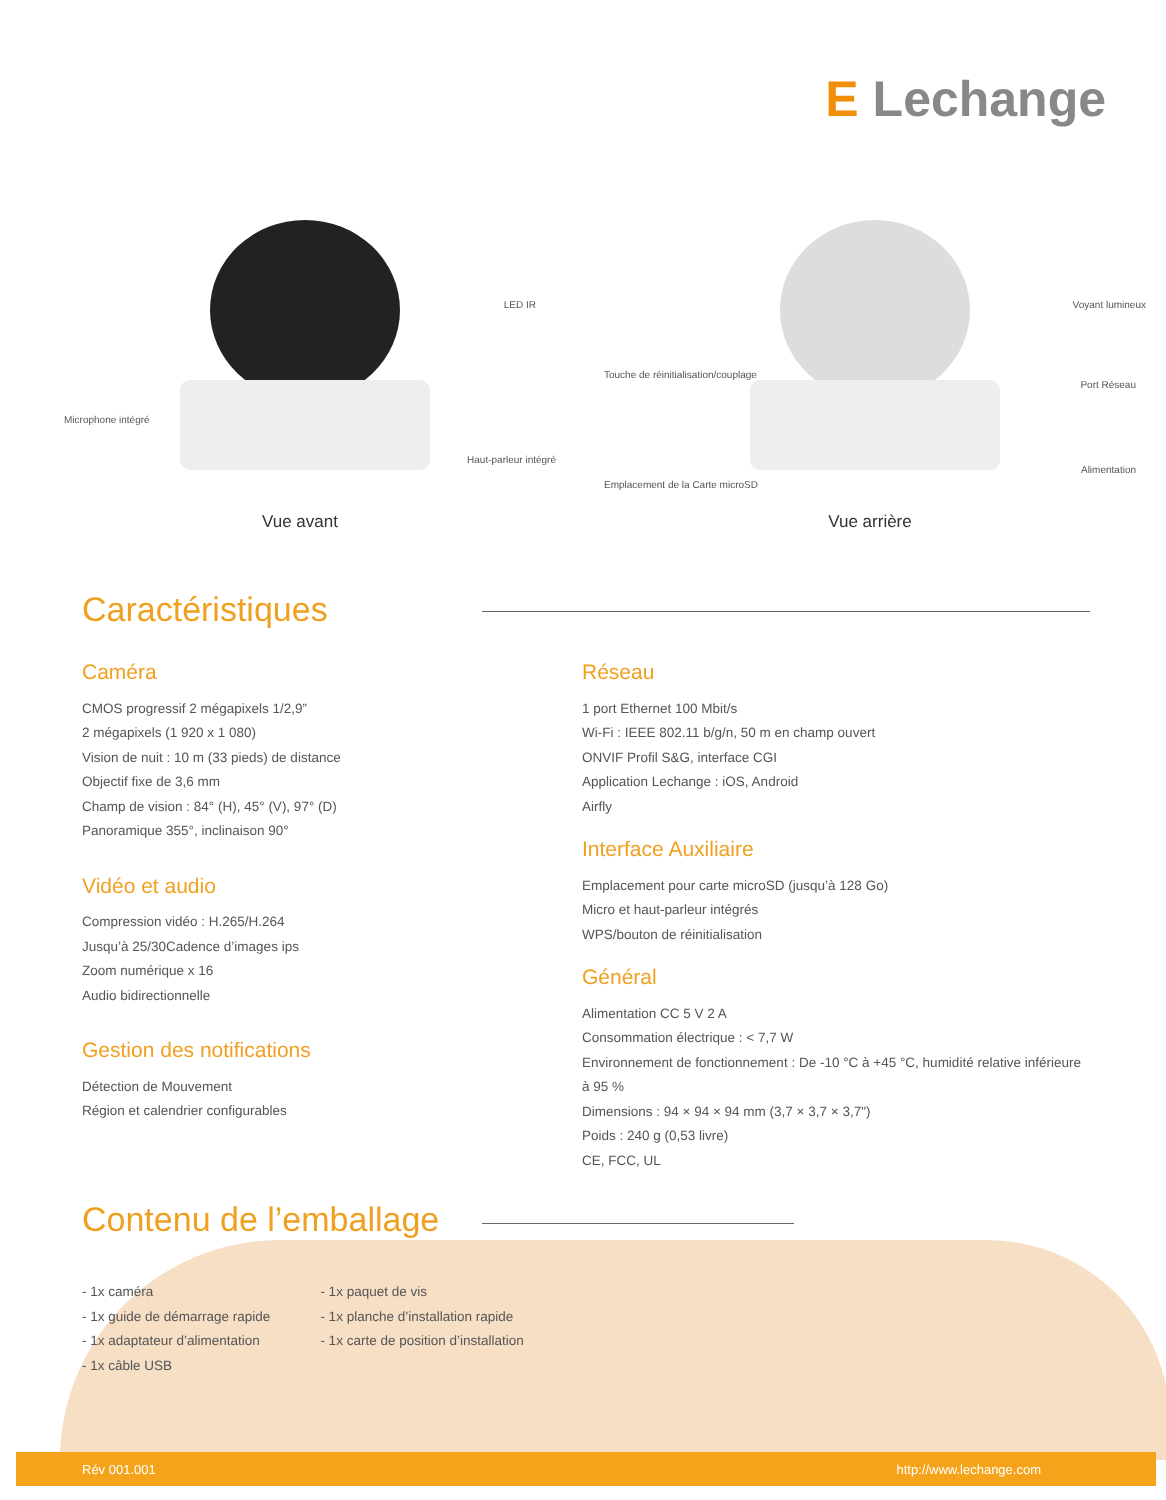E Lechange
LED IR
Microphone intégré
Haut-parleur intégré
Vue avant
Voyant lumineux
Touche de réinitialisation/couplage
Port Réseau
Alimentation
Emplacement de la Carte microSD
Vue arrière
Caractéristiques
Caméra
CMOS progressif 2 mégapixels 1/2,9”
2 mégapixels (1 920 x 1 080)
Vision de nuit : 10 m (33 pieds) de distance
Objectif fixe de 3,6 mm
Champ de vision : 84° (H), 45° (V), 97° (D)
Panoramique 355°, inclinaison 90°
Vidéo et audio
Compression vidéo : H.265/H.264
Jusqu’à 25/30Cadence d’images ips
Zoom numérique x 16
Audio bidirectionnelle
Gestion des notifications
Détection de Mouvement
Région et calendrier configurables
Réseau
1 port Ethernet 100 Mbit/s
Wi-Fi : IEEE 802.11 b/g/n, 50 m en champ ouvert
ONVIF Profil S&G, interface CGI
Application Lechange : iOS, Android
Airfly
Interface Auxiliaire
Emplacement pour carte microSD (jusqu’à 128 Go)
Micro et haut-parleur intégrés
WPS/bouton de réinitialisation
Général
Alimentation CC 5 V 2 A
Consommation électrique : < 7,7 W
Environnement de fonctionnement : De -10 °C à +45 °C, humidité relative inférieure à 95 %
Dimensions : 94 × 94 × 94 mm (3,7 × 3,7 × 3,7")
Poids : 240 g (0,53 livre)
CE, FCC, UL
Contenu de l’emballage
- 1x caméra
- 1x guide de démarrage rapide
- 1x adaptateur d’alimentation
- 1x câble USB
- 1x paquet de vis
- 1x planche d’installation rapide
- 1x carte de position d’installation
Rév 001.001 http://www.lechange.com